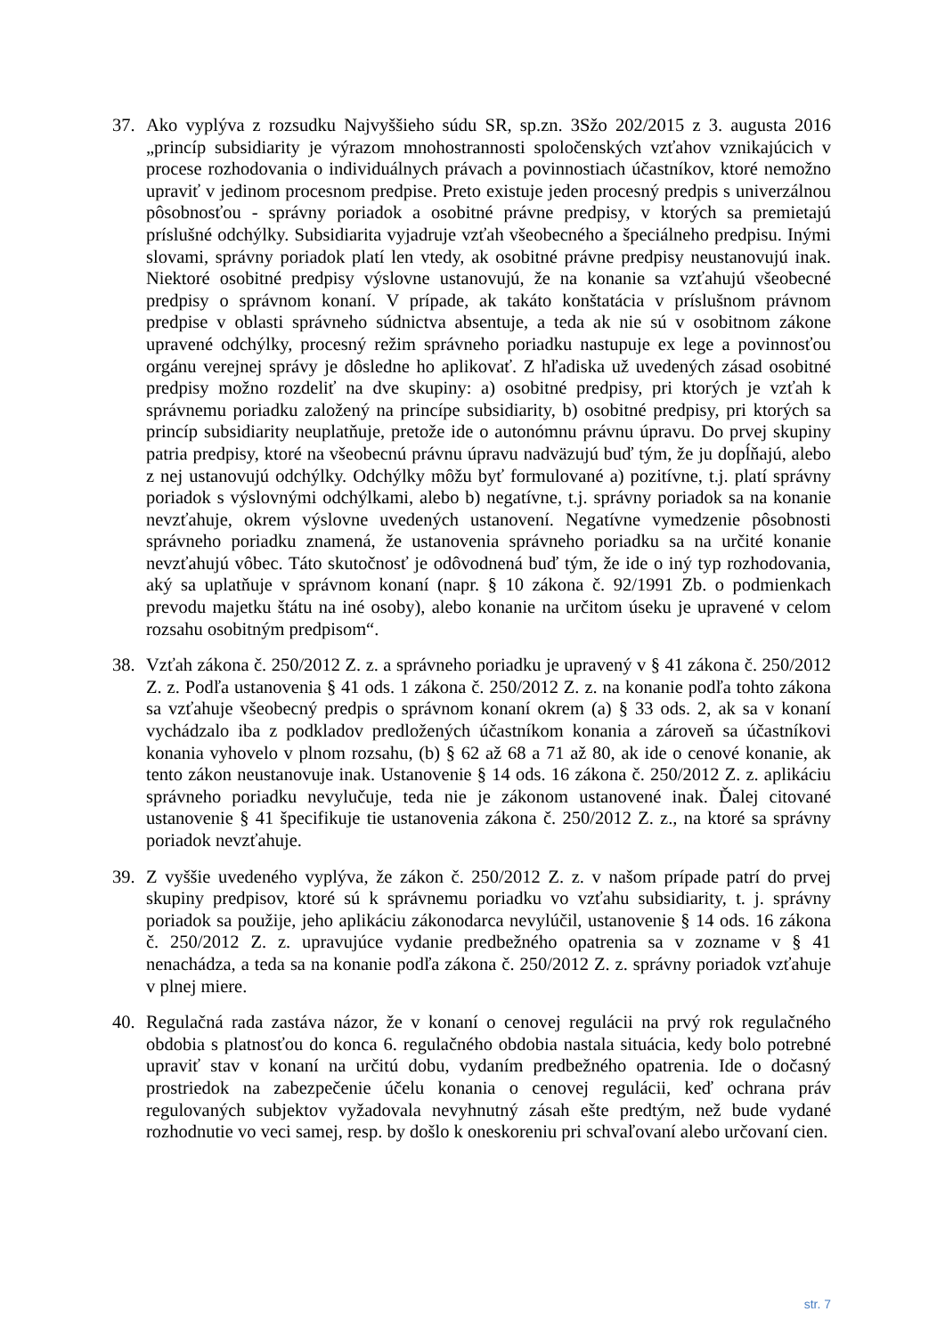37. Ako vyplýva z rozsudku Najvyššieho súdu SR, sp.zn. 3Sžo 202/2015 z 3. augusta 2016 „princíp subsidiarity je výrazom mnohostrannosti spoločenských vzťahov vznikajúcich v procese rozhodovania o individuálnych právach a povinnostiach účastníkov, ktoré nemožno upraviť v jedinom procesnom predpise. Preto existuje jeden procesný predpis s univerzálnou pôsobnosťou - správny poriadok a osobitné právne predpisy, v ktorých sa premietajú príslušné odchýlky. Subsidiarita vyjadruje vzťah všeobecného a špeciálneho predpisu. Inými slovami, správny poriadok platí len vtedy, ak osobitné právne predpisy neustanovujú inak. Niektoré osobitné predpisy výslovne ustanovujú, že na konanie sa vzťahujú všeobecné predpisy o správnom konaní. V prípade, ak takáto konštatácia v príslušnom právnom predpise v oblasti správneho súdnictva absentuje, a teda ak nie sú v osobitnom zákone upravené odchýlky, procesný režim správneho poriadku nastupuje ex lege a povinnosťou orgánu verejnej správy je dôsledne ho aplikovať. Z hľadiska už uvedených zásad osobitné predpisy možno rozdeliť na dve skupiny: a) osobitné predpisy, pri ktorých je vzťah k správnemu poriadku založený na princípe subsidiarity, b) osobitné predpisy, pri ktorých sa princíp subsidiarity neuplatňuje, pretože ide o autonómnu právnu úpravu. Do prvej skupiny patria predpisy, ktoré na všeobecnú právnu úpravu nadväzujú buď tým, že ju dopĺňajú, alebo z nej ustanovujú odchýlky. Odchýlky môžu byť formulované a) pozitívne, t.j. platí správny poriadok s výslovnými odchýlkami, alebo b) negatívne, t.j. správny poriadok sa na konanie nevzťahuje, okrem výslovne uvedených ustanovení. Negatívne vymedzenie pôsobnosti správneho poriadku znamená, že ustanovenia správneho poriadku sa na určité konanie nevzťahujú vôbec. Táto skutočnosť je odôvodnená buď tým, že ide o iný typ rozhodovania, aký sa uplatňuje v správnom konaní (napr. § 10 zákona č. 92/1991 Zb. o podmienkach prevodu majetku štátu na iné osoby), alebo konanie na určitom úseku je upravené v celom rozsahu osobitným predpisom“.
38. Vzťah zákona č. 250/2012 Z. z. a správneho poriadku je upravený v § 41 zákona č. 250/2012 Z. z. Podľa ustanovenia § 41 ods. 1 zákona č. 250/2012 Z. z. na konanie podľa tohto zákona sa vzťahuje všeobecný predpis o správnom konaní okrem (a) § 33 ods. 2, ak sa v konaní vychádzalo iba z podkladov predložených účastníkom konania a zároveň sa účastníkovi konania vyhovelo v plnom rozsahu, (b) § 62 až 68 a 71 až 80, ak ide o cenové konanie, ak tento zákon neustanovuje inak. Ustanovenie § 14 ods. 16 zákona č. 250/2012 Z. z. aplikáciu správneho poriadku nevylučuje, teda nie je zákonom ustanovené inak. Ďalej citované ustanovenie § 41 špecifikuje tie ustanovenia zákona č. 250/2012 Z. z., na ktoré sa správny poriadok nevzťahuje.
39. Z vyššie uvedeného vyplýva, že zákon č. 250/2012 Z. z. v našom prípade patrí do prvej skupiny predpisov, ktoré sú k správnemu poriadku vo vzťahu subsidiarity, t. j. správny poriadok sa použije, jeho aplikáciu zákonodarca nevylúčil, ustanovenie § 14 ods. 16 zákona č. 250/2012 Z. z. upravujúce vydanie predbežného opatrenia sa v zozname v § 41 nenachádza, a teda sa na konanie podľa zákona č. 250/2012 Z. z. správny poriadok vzťahuje v plnej miere.
40. Regulačná rada zastáva názor, že v konaní o cenovej regulácii na prvý rok regulačného obdobia s platnosťou do konca 6. regulačného obdobia nastala situácia, kedy bolo potrebné upraviť stav v konaní na určitú dobu, vydaním predbežného opatrenia. Ide o dočasný prostriedok na zabezpečenie účelu konania o cenovej regulácii, keď ochrana práv regulovaných subjektov vyžadovala nevyhnutný zásah ešte predtým, než bude vydané rozhodnutie vo veci samej, resp. by došlo k oneskoreniu pri schvaľovaní alebo určovaní cien.
str. 7